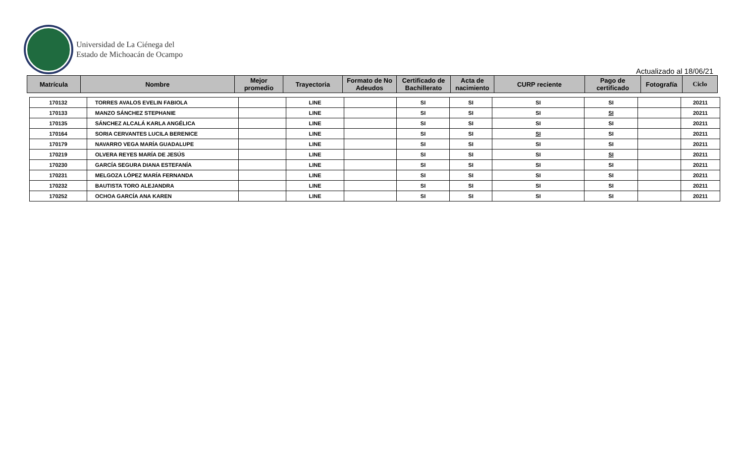Universidad de La Ciénega del
Estado de Michoacán de Ocampo
Actualizado al 18/06/21
| Matrícula | Nombre | Mejor promedio | Trayectoria | Formato de No Adeudos | Certificado de Bachillerato | Acta de nacimiento | CURP reciente | Pago de certificado | Fotografía | Ciclo |
| --- | --- | --- | --- | --- | --- | --- | --- | --- | --- | --- |
| 170132 | TORRES AVALOS EVELIN FABIOLA | | LINE | | SI | SI | SI | SI | | 20211 |
| 170133 | MANZO SÁNCHEZ STEPHANIE | | LINE | | SI | SI | SI | SI | | 20211 |
| 170135 | SÁNCHEZ ALCALÁ KARLA ANGÉLICA | | LINE | | SI | SI | SI | SI | | 20211 |
| 170164 | SORIA CERVANTES LUCILA BERENICE | | LINE | | SI | SI | SI | SI | | 20211 |
| 170179 | NAVARRO VEGA MARÍA GUADALUPE | | LINE | | SI | SI | SI | SI | | 20211 |
| 170219 | OLVERA REYES MARÍA DE JESÚS | | LINE | | SI | SI | SI | SI | | 20211 |
| 170230 | GARCÍA SEGURA DIANA ESTEFANÍA | | LINE | | SI | SI | SI | SI | | 20211 |
| 170231 | MELGOZA LÓPEZ MARÍA FERNANDA | | LINE | | SI | SI | SI | SI | | 20211 |
| 170232 | BAUTISTA TORO ALEJANDRA | | LINE | | SI | SI | SI | SI | | 20211 |
| 170252 | OCHOA GARCÍA ANA KAREN | | LINE | | SI | SI | SI | SI | | 20211 |